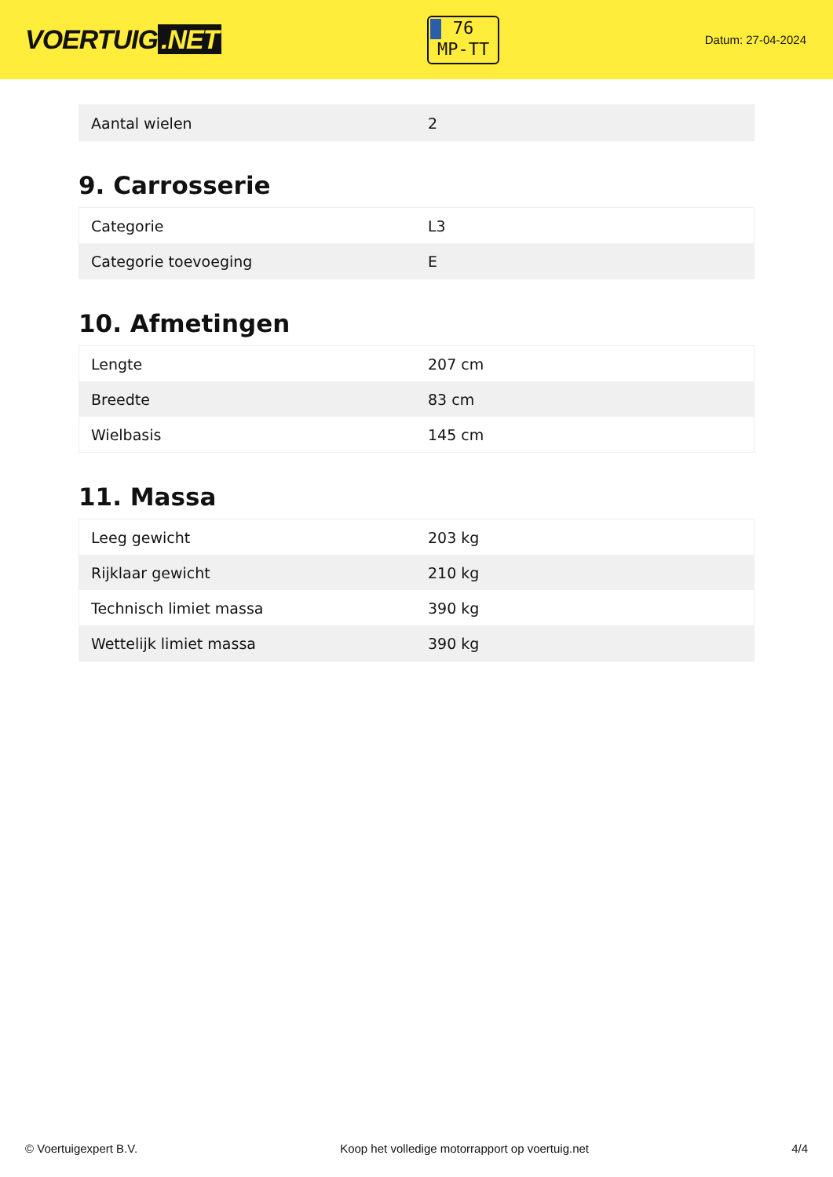VOERTUIG.NET
76
MP-TT
Datum: 27-04-2024
| Aantal wielen | 2 |
9. Carrosserie
| Categorie | L3 |
| Categorie toevoeging | E |
10. Afmetingen
| Lengte | 207 cm |
| Breedte | 83 cm |
| Wielbasis | 145 cm |
11. Massa
| Leeg gewicht | 203 kg |
| Rijklaar gewicht | 210 kg |
| Technisch limiet massa | 390 kg |
| Wettelijk limiet massa | 390 kg |
© Voertuigexpert B.V. Koop het volledige motorrapport op voertuig.net 4/4